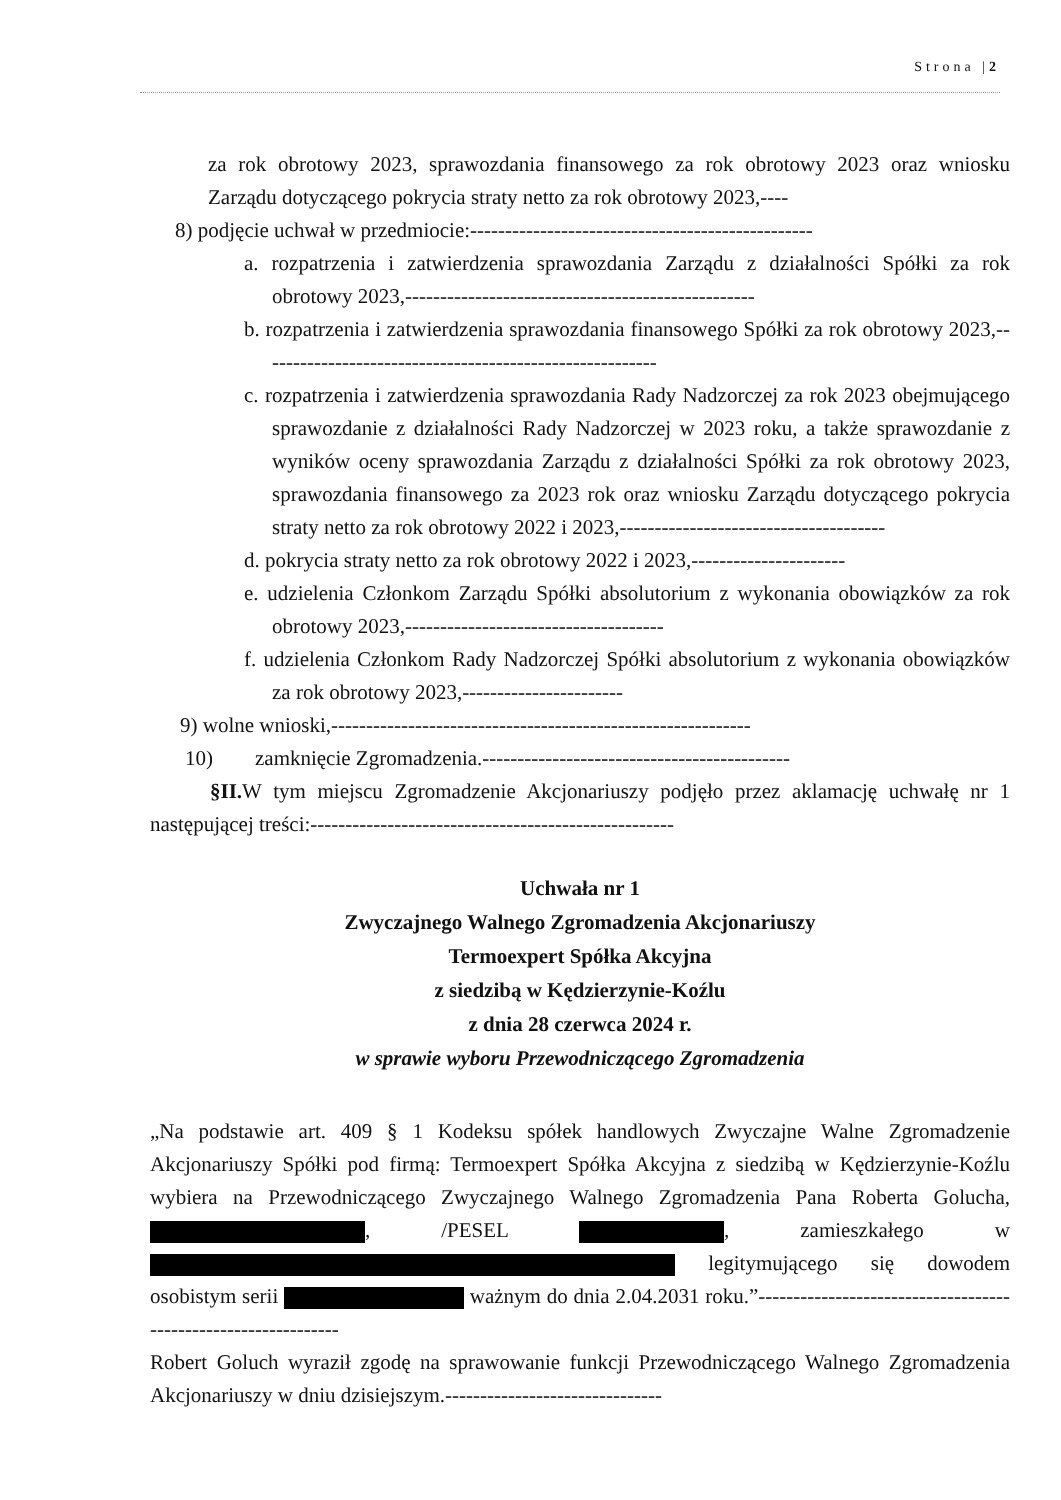Strona |2
za rok obrotowy 2023, sprawozdania finansowego za rok obrotowy 2023 oraz wniosku Zarządu dotyczącego pokrycia straty netto za rok obrotowy 2023,----
8) podjęcie uchwał w przedmiocie:-------------------------------------------------
a. rozpatrzenia i zatwierdzenia sprawozdania Zarządu z działalności Spółki za rok obrotowy 2023,--------------------------------------------------
b. rozpatrzenia i zatwierdzenia sprawozdania finansowego Spółki za rok obrotowy 2023,---------------------------------------------------------
c. rozpatrzenia i zatwierdzenia sprawozdania Rady Nadzorczej za rok 2023 obejmującego sprawozdanie z działalności Rady Nadzorczej w 2023 roku, a także sprawozdanie z wyników oceny sprawozdania Zarządu z działalności Spółki za rok obrotowy 2023, sprawozdania finansowego za 2023 rok oraz wniosku Zarządu dotyczącego pokrycia straty netto za rok obrotowy 2022 i 2023,--------------------------------------
d. pokrycia straty netto za rok obrotowy 2022 i 2023,----------------------
e. udzielenia Członkom Zarządu Spółki absolutorium z wykonania obowiązków za rok obrotowy 2023,-------------------------------------
f. udzielenia Członkom Rady Nadzorczej Spółki absolutorium z wykonania obowiązków za rok obrotowy 2023,-----------------------
9) wolne wnioski,------------------------------------------------------------
10) zamknięcie Zgromadzenia.--------------------------------------------
§II. W tym miejscu Zgromadzenie Akcjonariuszy podjęło przez aklamację uchwałę nr 1 następującej treści:----------------------------------------------------
Uchwała nr 1
Zwyczajnego Walnego Zgromadzenia Akcjonariuszy
Termoexpert Spółka Akcyjna
z siedzibą w Kędzierzynie-Koźlu
z dnia 28 czerwca 2024 r.
w sprawie wyboru Przewodniczącego Zgromadzenia
„Na podstawie art. 409 § 1 Kodeksu spółek handlowych Zwyczajne Walne Zgromadzenie Akcjonariuszy Spółki pod firmą: Termoexpert Spółka Akcyjna z siedzibą w Kędzierzynie-Koźlu wybiera na Przewodniczącego Zwyczajnego Walnego Zgromadzenia Pana Roberta Golucha, , /PESEL , zamieszkałego w legitymującego się dowodem osobistym serii ważnym do dnia 2.04.2031 roku.”---------------------------------------------------------------
Robert Goluch wyraził zgodę na sprawowanie funkcji Przewodniczącego Walnego Zgromadzenia Akcjonariuszy w dniu dzisiejszym.-------------------------------